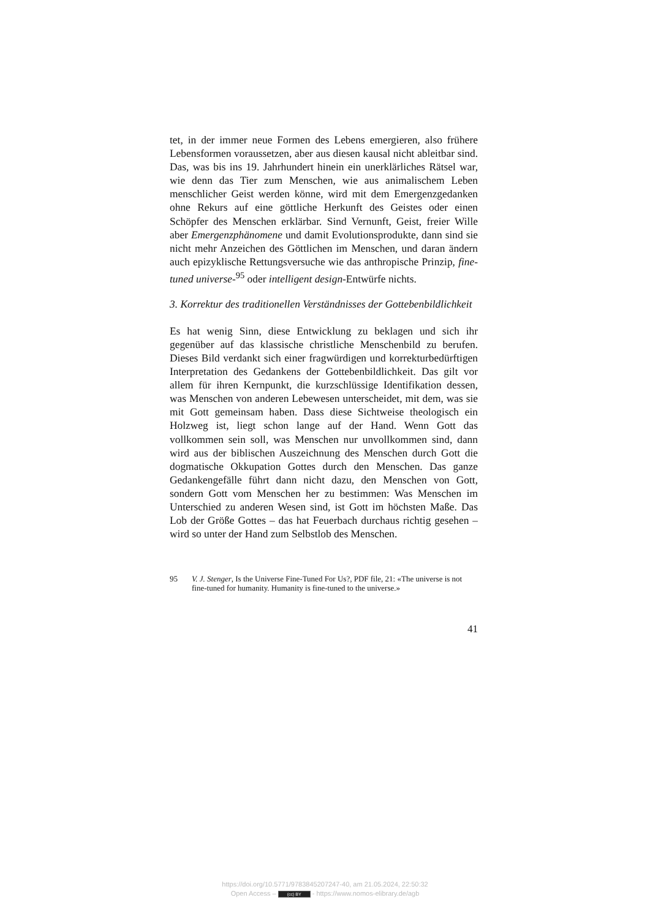tet, in der immer neue Formen des Lebens emergieren, also frühere Lebensformen voraussetzen, aber aus diesen kausal nicht ableitbar sind. Das, was bis ins 19. Jahrhundert hinein ein unerklärliches Rätsel war, wie denn das Tier zum Menschen, wie aus animalischem Leben menschlicher Geist werden könne, wird mit dem Emergenzgedanken ohne Rekurs auf eine göttliche Herkunft des Geistes oder einen Schöpfer des Menschen erklärbar. Sind Vernunft, Geist, freier Wille aber Emergenzphänomene und damit Evolutionsprodukte, dann sind sie nicht mehr Anzeichen des Göttlichen im Menschen, und daran ändern auch epizyklische Rettungsversuche wie das anthropische Prinzip, fine-tuned universe-<sup>95</sup> oder intelligent design-Entwürfe nichts.
3. Korrektur des traditionellen Verständnisses der Gottebenbildlichkeit
Es hat wenig Sinn, diese Entwicklung zu beklagen und sich ihr gegenüber auf das klassische christliche Menschenbild zu berufen. Dieses Bild verdankt sich einer fragwürdigen und korrekturbedürftigen Interpretation des Gedankens der Gottebenbildlichkeit. Das gilt vor allem für ihren Kernpunkt, die kurzschlüssige Identifikation dessen, was Menschen von anderen Lebewesen unterscheidet, mit dem, was sie mit Gott gemeinsam haben. Dass diese Sichtweise theologisch ein Holzweg ist, liegt schon lange auf der Hand. Wenn Gott das vollkommen sein soll, was Menschen nur unvollkommen sind, dann wird aus der biblischen Auszeichnung des Menschen durch Gott die dogmatische Okkupation Gottes durch den Menschen. Das ganze Gedankengefälle führt dann nicht dazu, den Menschen von Gott, sondern Gott vom Menschen her zu bestimmen: Was Menschen im Unterschied zu anderen Wesen sind, ist Gott im höchsten Maße. Das Lob der Größe Gottes – das hat Feuerbach durchaus richtig gesehen – wird so unter der Hand zum Selbstlob des Menschen.
95 V. J. Stenger, Is the Universe Fine-Tuned For Us?, PDF file, 21: «The universe is not fine-tuned for humanity. Humanity is fine-tuned to the universe.»
41
https://doi.org/10.5771/9783845207247-40, am 21.05.2024, 22:50:32
Open Access – (cc) BY - https://www.nomos-elibrary.de/agb